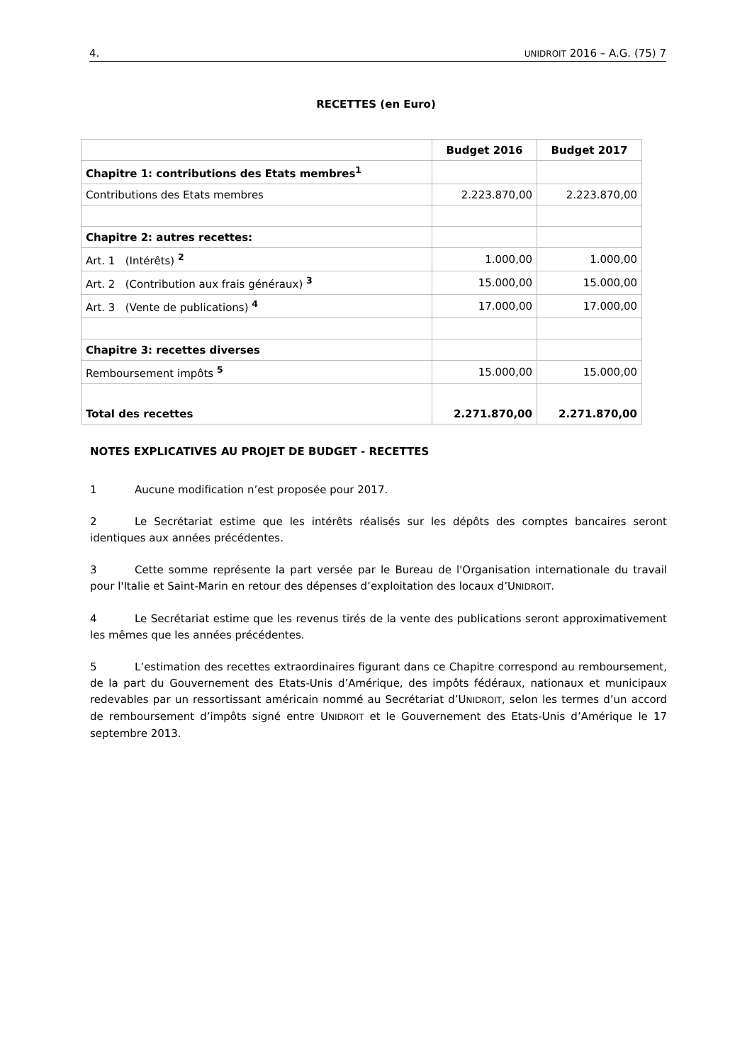4. UNIDROIT 2016 – A.G. (75) 7
RECETTES (en Euro)
| | Budget 2016 | Budget 2017 |
| Chapitre 1: contributions des Etats membres<sup>1</sup> | | |
| Contributions des Etats membres | 2.223.870,00 | 2.223.870,00 |
| Chapitre 2: autres recettes: | | |
| Art. 1 (Intérêts) <sup>2</sup> | 1.000,00 | 1.000,00 |
| Art. 2 (Contribution aux frais généraux) <sup>3</sup> | 15.000,00 | 15.000,00 |
| Art. 3 (Vente de publications) <sup>4</sup> | 17.000,00 | 17.000,00 |
| Chapitre 3: recettes diverses | | |
| Remboursement impôts <sup>5</sup> | 15.000,00 | 15.000,00 |
| Total des recettes | 2.271.870,00 | 2.271.870,00 |
NOTES EXPLICATIVES AU PROJET DE BUDGET - RECETTES
1 Aucune modification n’est proposée pour 2017.
2 Le Secrétariat estime que les intérêts réalisés sur les dépôts des comptes bancaires seront identiques aux années précédentes.
3 Cette somme représente la part versée par le Bureau de l'Organisation internationale du travail pour l'Italie et Saint-Marin en retour des dépenses d’exploitation des locaux d’UNIDROIT.
4 Le Secrétariat estime que les revenus tirés de la vente des publications seront approximativement les mêmes que les années précédentes.
5 L’estimation des recettes extraordinaires figurant dans ce Chapitre correspond au remboursement, de la part du Gouvernement des Etats-Unis d’Amérique, des impôts fédéraux, nationaux et municipaux redevables par un ressortissant américain nommé au Secrétariat d’UNIDROIT, selon les termes d’un accord de remboursement d’impôts signé entre UNIDROIT et le Gouvernement des Etats-Unis d’Amérique le 17 septembre 2013.